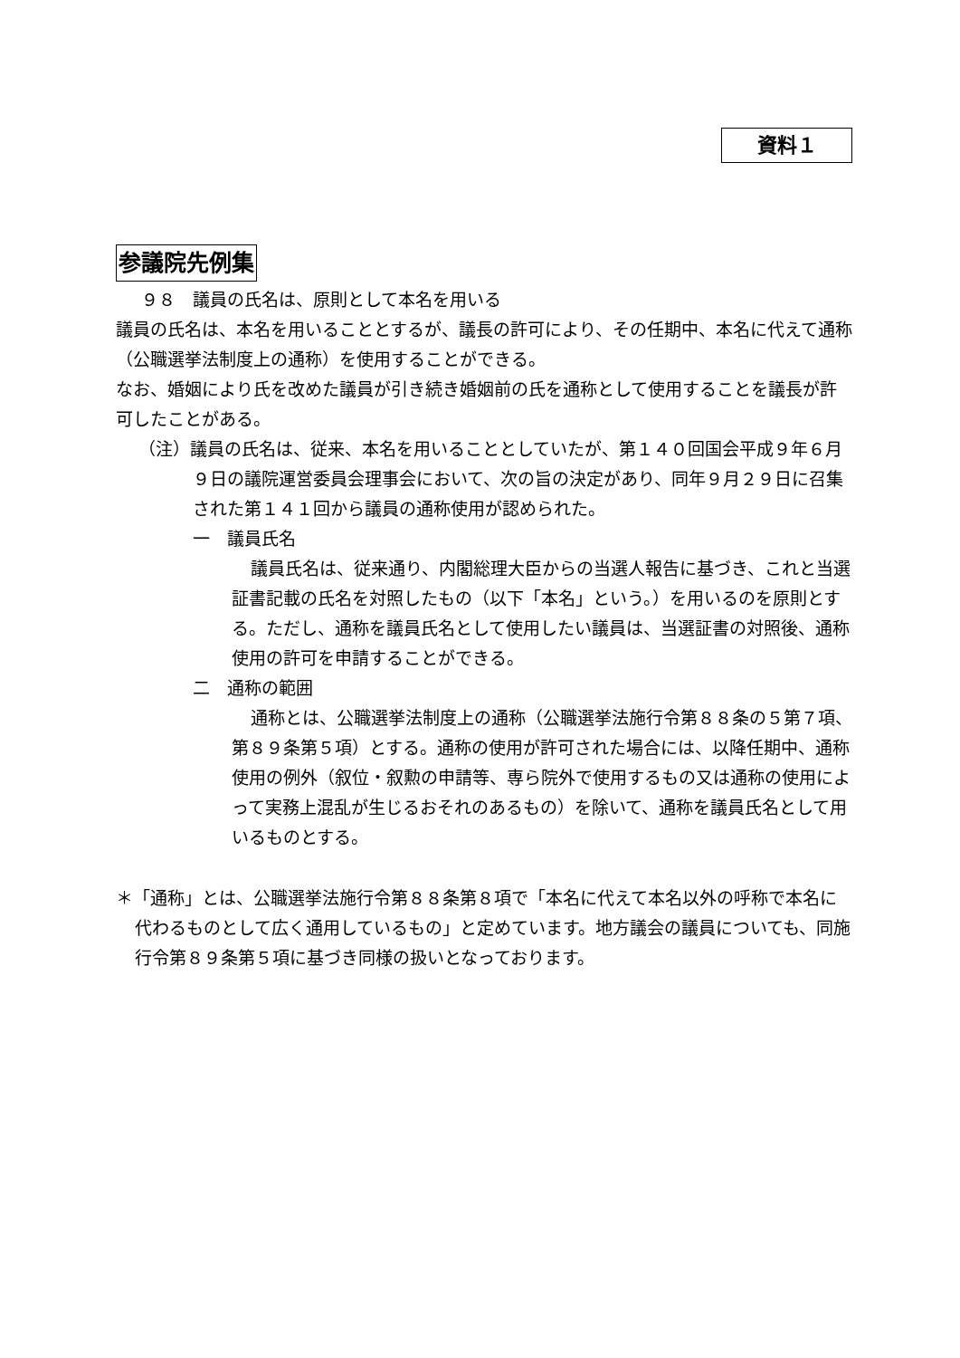資料１
参議院先例集
９８　議員の氏名は、原則として本名を用いる
議員の氏名は、本名を用いることとするが、議長の許可により、その任期中、本名に代えて通称（公職選挙法制度上の通称）を使用することができる。
なお、婚姻により氏を改めた議員が引き続き婚姻前の氏を通称として使用することを議長が許可したことがある。
（注）議員の氏名は、従来、本名を用いることとしていたが、第１４０回国会平成９年６月９日の議院運営委員会理事会において、次の旨の決定があり、同年９月２９日に召集された第１４１回から議員の通称使用が認められた。
一　議員氏名
議員氏名は、従来通り、内閣総理大臣からの当選人報告に基づき、これと当選証書記載の氏名を対照したもの（以下「本名」という。）を用いるのを原則とする。ただし、通称を議員氏名として使用したい議員は、当選証書の対照後、通称使用の許可を申請することができる。
二　通称の範囲
通称とは、公職選挙法制度上の通称（公職選挙法施行令第８８条の５第７項、第８９条第５項）とする。通称の使用が許可された場合には、以降任期中、通称使用の例外（叙位・叙勲の申請等、専ら院外で使用するもの又は通称の使用によって実務上混乱が生じるおそれのあるもの）を除いて、通称を議員氏名として用いるものとする。
＊「通称」とは、公職選挙法施行令第８８条第８項で「本名に代えて本名以外の呼称で本名に代わるものとして広く通用しているもの」と定めています。地方議会の議員についても、同施行令第８９条第５項に基づき同様の扱いとなっております。